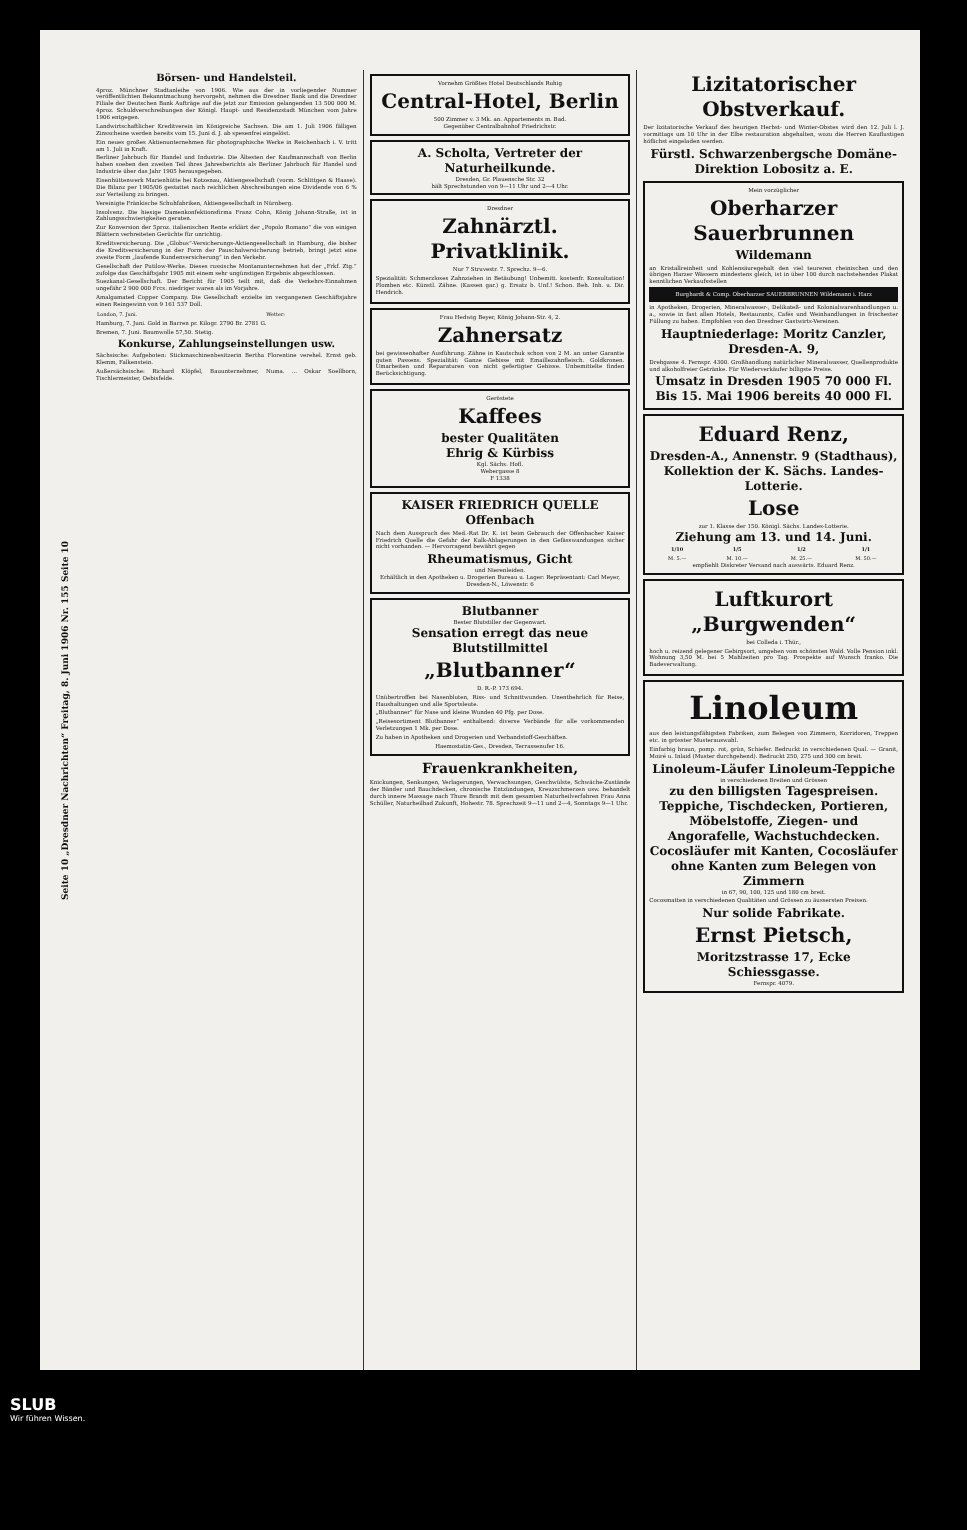Seite 10 „Dresdner Nachrichten“ Freitag, 8. Juni 1906 Nr. 155 Seite 10
Börsen- und Handelsteil.
4proz. Münchner Stadtanleihe von 1906. Wie aus der in vorliegender Nummer veröffentlichten Bekanntmachung hervorgeht, nehmen die Dresdner Bank und die Dresdner Filiale der Deutschen Bank Aufträge auf die jetzt zur Emission gelangenden 13 500 000 M. 4proz. Schuldverschreibungen der Königl. Haupt- und Residenzstadt München vom Jahre 1906 entgegen.
Landwirtschaftlicher Kreditverein im Königreiche Sachsen. Die am 1. Juli 1906 fälligen Zinsscheine werden bereits vom 15. Juni d. J. ab spesenfrei eingelöst.
Ein neues großes Aktienunternehmen für photographische Werke in Reichenbach i. V. tritt am 1. Juli in Kraft.
Berliner Jahrbuch für Handel und Industrie. Die Ältesten der Kaufmannschaft von Berlin haben soeben den zweiten Teil ihres Jahresberichts als Berliner Jahrbuch für Handel und Industrie über das Jahr 1905 herausgegeben.
Eisenhüttenwerk Marienhütte bei Kotzenau, Aktiengesellschaft (vorm. Schlittgen & Haase). Die Bilanz per 1905/06 gestattet nach reichlichen Abschreibungen eine Dividende von 6 % zur Verteilung zu bringen.
Vereinigte Fränkische Schuhfabriken, Aktiengesellschaft in Nürnberg.
Insolvenz. Die hiesige Damenkonfektionsfirma Franz Cohn, König Johann-Straße, ist in Zahlungsschwierigkeiten geraten.
Zur Konversion der 5proz. italienischen Rente erklärt der „Popolo Romano“ die von einigen Blättern verbreiteten Gerüchte für unrichtig.
Kreditversicherung. Die „Globus“-Versicherungs-Aktiengesellschaft in Hamburg, die bisher die Kreditversicherung in der Form der Pauschalversicherung betrieb, bringt jetzt eine zweite Form „laufende Kundenversicherung“ in den Verkehr.
Gesellschaft der Putilow-Werke. Dieses russische Montanunternehmen hat der „Frkf. Ztg.“ zufolge das Geschäftsjahr 1905 mit einem sehr ungünstigen Ergebnis abgeschlossen.
Suezkanal-Gesellschaft. Der Bericht für 1905 teilt mit, daß die Verkehrs-Einnahmen ungefähr 2 900 000 Frcs. niedriger waren als im Vorjahre.
Amalgamated Copper Company. Die Gesellschaft erzielte im vergangenen Geschäftsjahre einen Reingewinn von 9 161 537 Doll.
| London, 7. Juni. | Wetter: | |
Hamburg, 7. Juni. Gold in Barren pr. Kilogr. 2790 Br. 2781 G.
Bremen, 7. Juni. Baumwolle 57,50. Stetig.
Konkurse, Zahlungseinstellungen usw.
Sächsische: Aufgeboten: Stickmaschinenbesitzerin Bertha Florentine verehel. Ernst geb. Klemm, Falkenstein.
Außersächsische: Richard Klöpfel, Bauunternehmer, Numa. ... Oskar Soellborn, Tischlermeister, Oebisfelde.
Vornehm Größtes Hotel Deutschlands Ruhig
Central-Hotel, Berlin
500 Zimmer v. 3 Mk. an. Appartements m. Bad.
Gegenüber Centralbahnhof Friedrichstr.
A. Scholta, Vertreter der Naturheilkunde.
Dresden, Gr. Plauensche Str. 32
hält Sprechstunden von 9—11 Uhr und 2—4 Uhr.
Dresdner
Zahnärztl. Privatklinik.
Nur 7 Struvestr. 7. Sprechz. 9—6.
Spezialität: Schmerzloses Zahnziehen in Betäubung! Unbemitt. kostenfr. Konsultation! Plomben etc. Künstl. Zähne. (Kassen gar.) g. Ersatz b. Unf.! Schon. Beh. Inh. u. Dir. Hendrich.
Frau Hedwig Beyer, König Johann-Str. 4, 2.
Zahnersatz
bei gewissenhafter Ausführung. Zähne in Kautschuk schon von 2 M. an unter Garantie guten Passens. Spezialität: Ganze Gebisse mit Emaillezahnfleisch. Goldkronen. Umarbeiten und Reparaturen von nicht gefertigter Gebisse. Unbemittelte finden Berücksichtigung.
Geröstete
Kaffees
bester Qualitäten
Ehrig & Kürbiss
Kgl. Sächs. Hofl.
Webergasse 8
F 1338
KAISER FRIEDRICH QUELLE Offenbach
Nach dem Ausspruch des Med.-Rat Dr. K. ist beim Gebrauch der Offenbacher Kaiser Friedrich Quelle die Gefahr der Kalk-Ablagerungen in den Gefässwandungen sicher nicht vorhanden. — Hervorragend bewährt gegen
Rheumatismus, Gicht
und Nierenleiden.
Erhältlich in den Apotheken u. Drogerien Bureau u. Lager: Repräsentant: Carl Meyer, Dresden-N., Löwenstr. 6
Blutbanner
Bester Blutstiller der Gegenwart.
Sensation erregt das neue Blutstillmittel
„Blutbanner“
D. R.-P. 173 694.
Unübertroffen bei Nasenbluten, Riss- und Schnittwunden. Unentbehrlich für Reise, Haushaltungen und alle Sportsleute.
„Blutbanner“ für Nase und kleine Wunden 40 Pfg. per Dose.
„Reisesortiment Blutbanner“ enthaltend: diverse Verbände für alle vorkommenden Verletzungen 1 Mk. per Dose.
Zu haben in Apotheken und Drogerien und Verbandstoff-Geschäften.
Haemostatin-Ges., Dresden, Terrassenufer 16.
Frauenkrankheiten,
Knickungen, Senkungen, Verlagerungen, Verwachsungen, Geschwülste, Schwäche-Zustände der Bänder und Bauchdecken, chronische Entzündungen, Kreuzschmerzen usw. behandelt durch innere Massage nach Thure Brandt mit dem gesamten Naturheilverfahren Frau Anna Schüller, Naturheilbad Zukunft, Hohestr. 78. Sprechzeit 9—11 und 2—4, Sonntags 9—1 Uhr.
Lizitatorischer Obstverkauf.
Der lizitatorische Verkauf des heurigen Herbst- und Winter-Obstes wird den 12. Juli l. J. vormittags um 10 Uhr in der Elbe restauration abgehalten, wozu die Herren Kauflustigen höflichst eingeladen werden.
Fürstl. Schwarzenbergsche Domäne-Direktion Lobositz a. E.
Mein vorzüglicher
Oberharzer Sauerbrunnen
Wildemann
an Kristallreinheit und Kohlensäuregehalt den viel teureren rheinischen und den übrigen Harzer Wässern mindestens gleich, ist in über 100 durch nachstehendes Plakat kenntlichen Verkaufsstellen
Burghardt & Comp. Oberharzer SAUERBRUNNEN Wildemann i. Harz
in Apotheken, Drogerien, Mineralwasser-, Delikateß- und Kolonialwarenhandlungen u. a., sowie in fast allen Hotels, Restaurants, Cafés und Weinhandlungen in frischester Füllung zu haben. Empfohlen von den Dresdner Gastwirts-Vereinen.
Hauptniederlage: Moritz Canzler, Dresden-A. 9,
Drehgasse 4. Fernspr. 4300. Großhandlung natürlicher Mineralwasser, Quellenprodukte und alkoholfreier Getränke. Für Wiederverkäufer billigste Preise.
Umsatz in Dresden 1905 70 000 Fl. Bis 15. Mai 1906 bereits 40 000 Fl.
Eduard Renz,
Dresden-A., Annenstr. 9 (Stadthaus), Kollektion der K. Sächs. Landes-Lotterie.
Lose
zur 1. Klasse der 150. Königl. Sächs. Landes-Lotterie.
Ziehung am 13. und 14. Juni.
| 1/10 | 1/5 | 1/2 | 1/1 |
| --- | --- | --- | --- |
| M. 5.— | M. 10.— | M. 25.— | M. 50.— |
empfiehlt Diskreter Versand nach auswärts. Eduard Renz.
Luftkurort „Burgwenden“
bei Colleda i. Thür.,
hoch u. reizend gelegener Gebirgsort, umgeben vom schönsten Wald. Volle Pension inkl. Wohnung 3,50 M. bei 5 Mahlzeiten pro Tag. Prospekte auf Wunsch franko. Die Badeverwaltung.
Linoleum
aus den leistungsfähigsten Fabriken, zum Belegen von Zimmern, Korridoren, Treppen etc. in grösster Musterauswahl.
Einfarbig braun, pomp. rot, grün, Schiefer. Bedruckt in verschiedenen Qual. — Granit, Moiré u. Inlaid (Muster durchgehend). Bedruckt 250, 275 und 300 cm breit.
Linoleum-Läufer Linoleum-Teppiche
in verschiedenen Breiten und Grössen
zu den billigsten Tagespreisen.
Teppiche, Tischdecken, Portieren, Möbelstoffe, Ziegen- und Angorafelle, Wachstuchdecken.
Cocosläufer mit Kanten, Cocosläufer ohne Kanten zum Belegen von Zimmern
in 67, 90, 100, 125 und 180 cm breit.
Cocosmatten in verschiedenen Qualitäten und Grössen zu äussersten Preisen.
Nur solide Fabrikate.
Ernst Pietsch,
Moritzstrasse 17, Ecke Schiessgasse.
Fernspr. 4079.
SLUB
Wir führen Wissen.